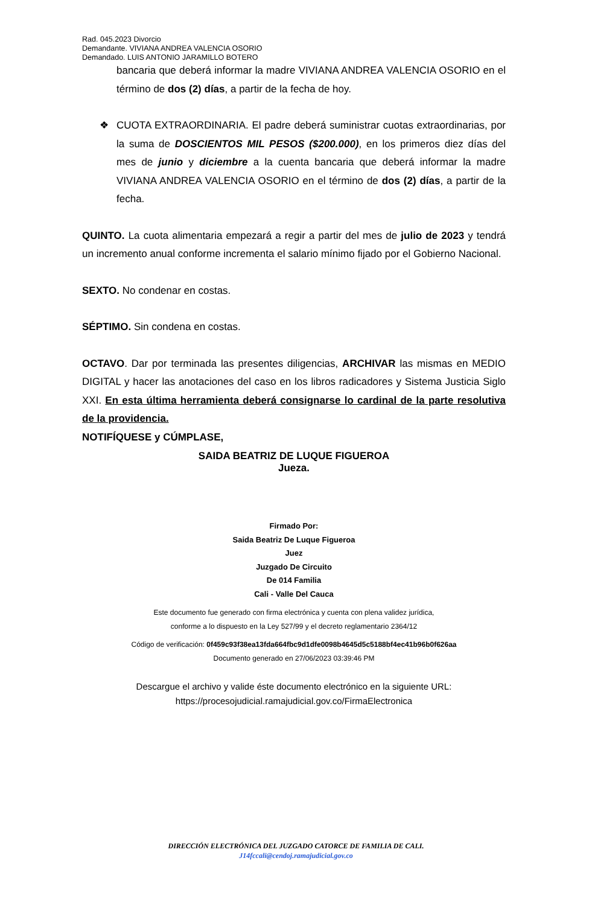Rad. 045.2023 Divorcio
Demandante. VIVIANA ANDREA VALENCIA OSORIO
Demandado. LUIS ANTONIO JARAMILLO BOTERO
bancaria que deberá informar la madre VIVIANA ANDREA VALENCIA OSORIO en el término de dos (2) días, a partir de la fecha de hoy.
❖ CUOTA EXTRAORDINARIA. El padre deberá suministrar cuotas extraordinarias, por la suma de DOSCIENTOS MIL PESOS ($200.000), en los primeros diez días del mes de junio y diciembre a la cuenta bancaria que deberá informar la madre VIVIANA ANDREA VALENCIA OSORIO en el término de dos (2) días, a partir de la fecha.
QUINTO. La cuota alimentaria empezará a regir a partir del mes de julio de 2023 y tendrá un incremento anual conforme incrementa el salario mínimo fijado por el Gobierno Nacional.
SEXTO. No condenar en costas.
SÉPTIMO. Sin condena en costas.
OCTAVO. Dar por terminada las presentes diligencias, ARCHIVAR las mismas en MEDIO DIGITAL y hacer las anotaciones del caso en los libros radicadores y Sistema Justicia Siglo XXI. En esta última herramienta deberá consignarse lo cardinal de la parte resolutiva de la providencia.
NOTIFÍQUESE y CÚMPLASE,
SAIDA BEATRIZ DE LUQUE FIGUEROA
Jueza.
Firmado Por:
Saida Beatriz De Luque Figueroa
Juez
Juzgado De Circuito
De 014 Familia
Cali - Valle Del Cauca
Este documento fue generado con firma electrónica y cuenta con plena validez jurídica,
conforme a lo dispuesto en la Ley 527/99 y el decreto reglamentario 2364/12
Código de verificación: 0f459c93f38ea13fda664fbc9d1dfe0098b4645d5c5188bf4ec41b96b0f626aa
Documento generado en 27/06/2023 03:39:46 PM
Descargue el archivo y valide éste documento electrónico en la siguiente URL:
https://procesojudicial.ramajudicial.gov.co/FirmaElectronica
DIRECCIÓN ELECTRÓNICA DEL JUZGADO CATORCE DE FAMILIA DE CALI.
J14fccali@cendoj.ramajudicial.gov.co